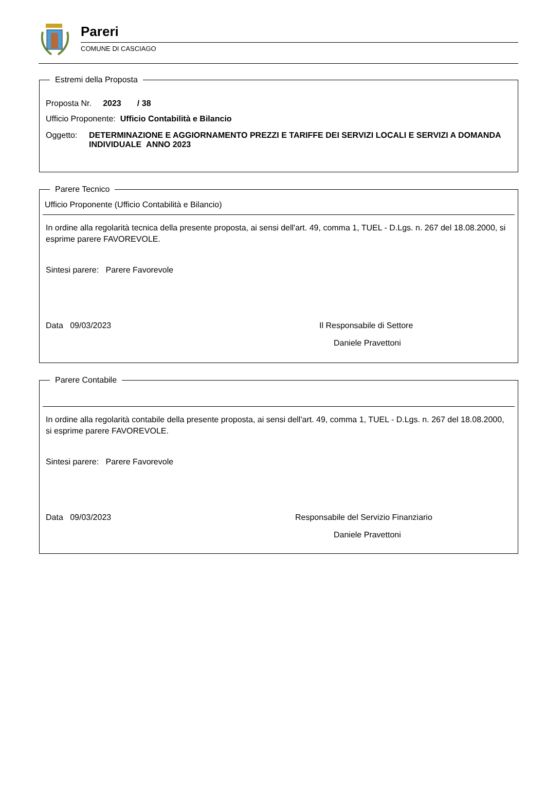Pareri
COMUNE DI CASCIAGO
Estremi della Proposta
Proposta Nr. 2023 / 38
Ufficio Proponente: Ufficio Contabilità e Bilancio
Oggetto: DETERMINAZIONE E AGGIORNAMENTO PREZZI E TARIFFE DEI SERVIZI LOCALI E SERVIZI A DOMANDA INDIVIDUALE ANNO 2023
Parere Tecnico
Ufficio Proponente (Ufficio Contabilità e Bilancio)
In ordine alla regolarità tecnica della presente proposta, ai sensi dell'art. 49, comma 1, TUEL - D.Lgs. n. 267 del 18.08.2000, si esprime parere FAVOREVOLE.
Sintesi parere: Parere Favorevole
Data 09/03/2023 Il Responsabile di Settore
Daniele Pravettoni
Parere Contabile
In ordine alla regolarità contabile della presente proposta, ai sensi dell'art. 49, comma 1, TUEL - D.Lgs. n. 267 del 18.08.2000, si esprime parere FAVOREVOLE.
Sintesi parere: Parere Favorevole
Data 09/03/2023 Responsabile del Servizio Finanziario
Daniele Pravettoni